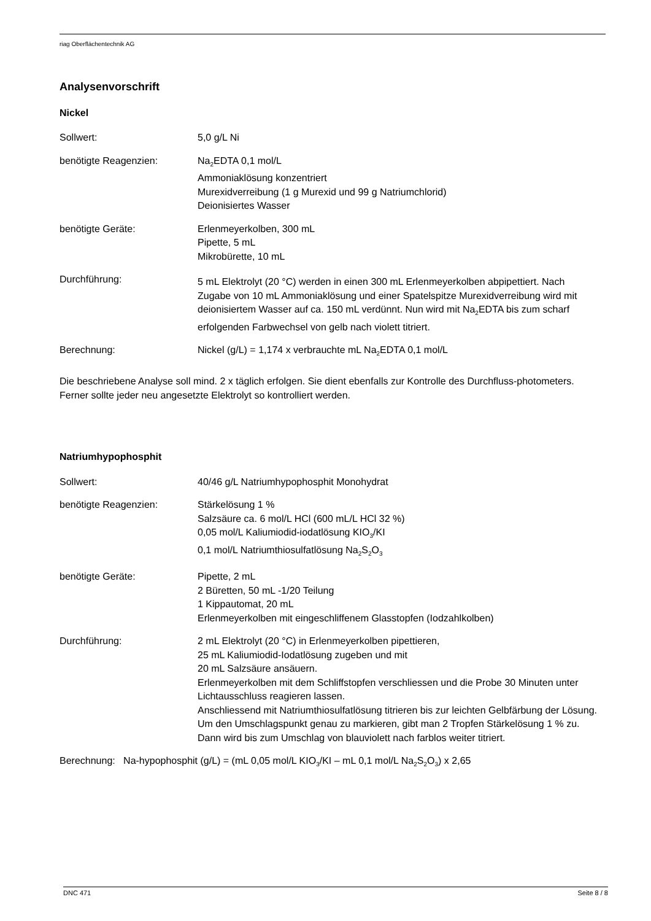riag Oberflächentechnik AG
Analysenvorschrift
Nickel
Sollwert: 5,0 g/L Ni
benötigte Reagenzien: Na<sub>2</sub>EDTA 0,1 mol/L
Ammoniaklösung konzentriert
Murexidverreibung (1 g Murexid und 99 g Natriumchlorid)
Deionisiertes Wasser
benötigte Geräte: Erlenmeyerkolben, 300 mL
Pipette, 5 mL
Mikrobürette, 10 mL
Durchführung:
5 mL Elektrolyt (20 °C) werden in einen 300 mL Erlenmeyerkolben abpipettiert. Nach Zugabe von 10 mL Ammoniaklösung und einer Spatelspitze Murexidverreibung wird mit deionisiertem Wasser auf ca. 150 mL verdünnt. Nun wird mit Na<sub>2</sub>EDTA bis zum scharf erfolgenden Farbwechsel von gelb nach violett titriert.
Berechnung: Nickel (g/L) = 1,174 x verbrauchte mL Na<sub>2</sub>EDTA 0,1 mol/L
Die beschriebene Analyse soll mind. 2 x täglich erfolgen. Sie dient ebenfalls zur Kontrolle des Durchfluss-photometers. Ferner sollte jeder neu angesetzte Elektrolyt so kontrolliert werden.
Natriumhypophosphit
Sollwert: 40/46 g/L Natriumhypophosphit Monohydrat
benötigte Reagenzien: Stärkelösung 1 %
Salzsäure ca. 6 mol/L HCl (600 mL/L HCl 32 %)
0,05 mol/L Kaliumiodid-iodatlösung KIO<sub>3</sub>/KI
0,1 mol/L Natriumthiosulfatlösung Na<sub>2</sub>S<sub>2</sub>O<sub>3</sub>
benötigte Geräte: Pipette, 2 mL
2 Büretten, 50 mL -1/20 Teilung
1 Kippautomat, 20 mL
Erlenmeyerkolben mit eingeschliffenem Glasstopfen (Iodzahlkolben)
Durchführung: 2 mL Elektrolyt (20 °C) in Erlenmeyerkolben pipettieren,
25 mL Kaliumiodid-Iodatlösung zugeben und mit
20 mL Salzsäure ansäuern.
Erlenmeyerkolben mit dem Schliffstopfen verschliessen und die Probe 30 Minuten unter Lichtausschluss reagieren lassen.
Anschliessend mit Natriumthiosulfatlösung titrieren bis zur leichten Gelbfärbung der Lösung. Um den Umschlagspunkt genau zu markieren, gibt man 2 Tropfen Stärkelösung 1 % zu. Dann wird bis zum Umschlag von blauviolett nach farblos weiter titriert.
Berechnung: Na-hypophosphit (g/L) = (mL 0,05 mol/L KIO<sub>3</sub>/KI – mL 0,1 mol/L Na<sub>2</sub>S<sub>2</sub>O<sub>3</sub>) x 2,65
DNC 471 Seite 8 / 8